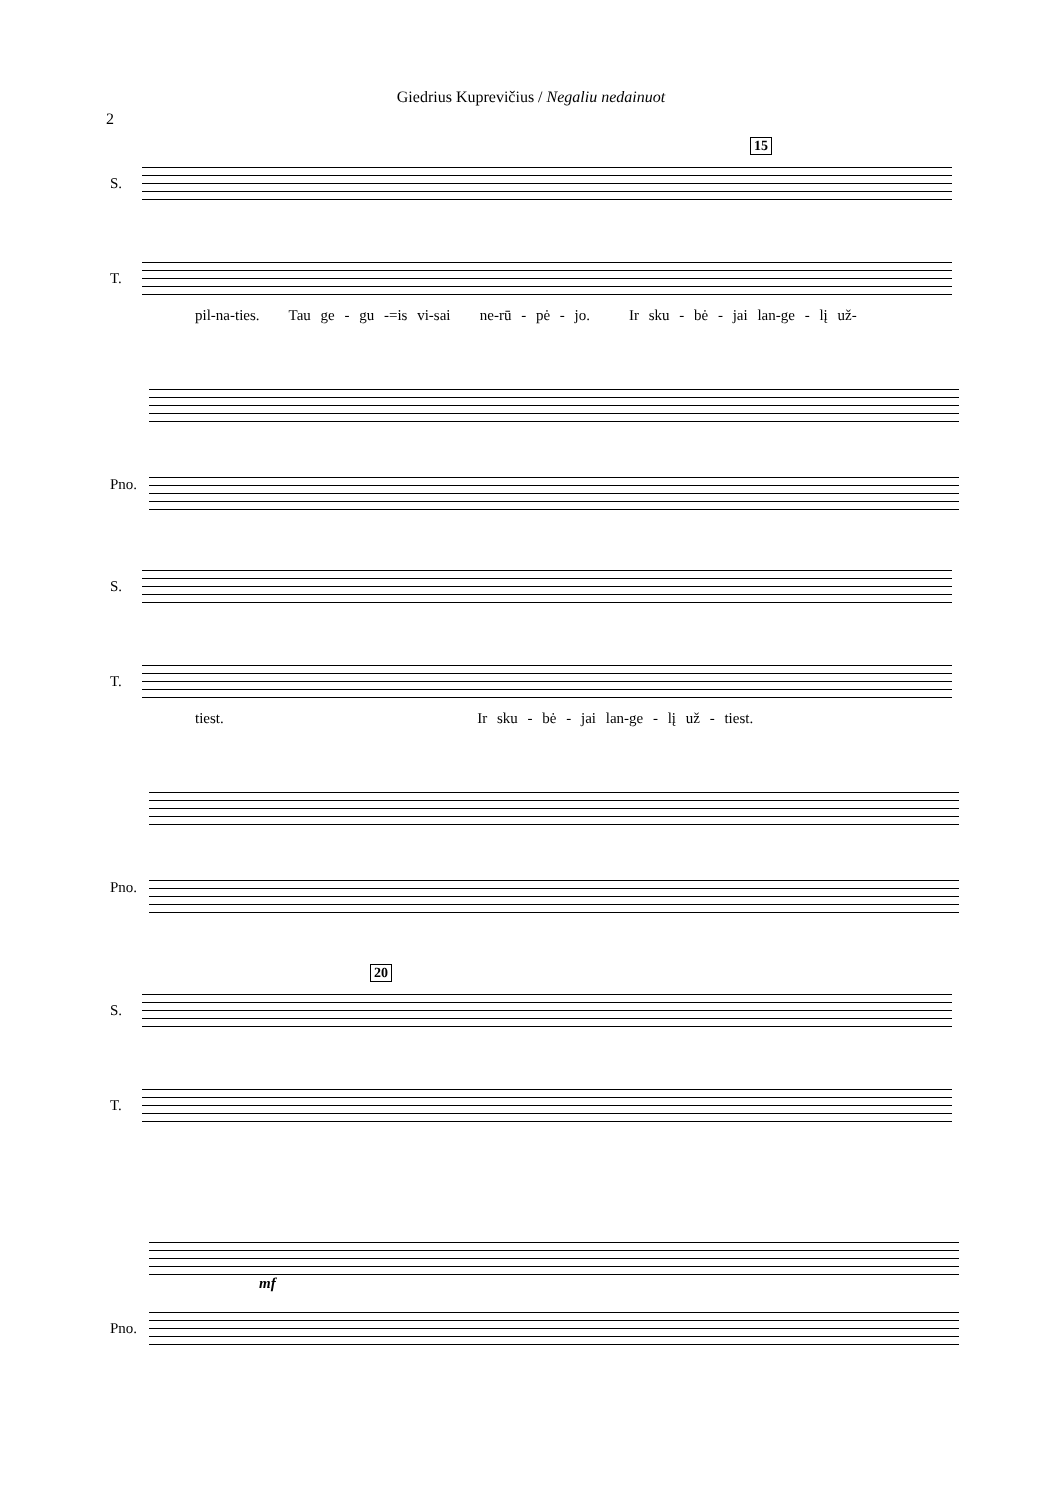Giedrius Kuprevičius / Negaliu nedainuot
2
15
S.
T.
pil-na-ties. Tau ge - gu -=is vi-sai ne-rū - pė - jo. Ir sku - bė - jai lan-ge - lį už-
Pno.
S.
T.
tiest. Ir sku - bė - jai lan-ge - lį už - tiest.
Pno.
20
S.
T.
Pno.
mf